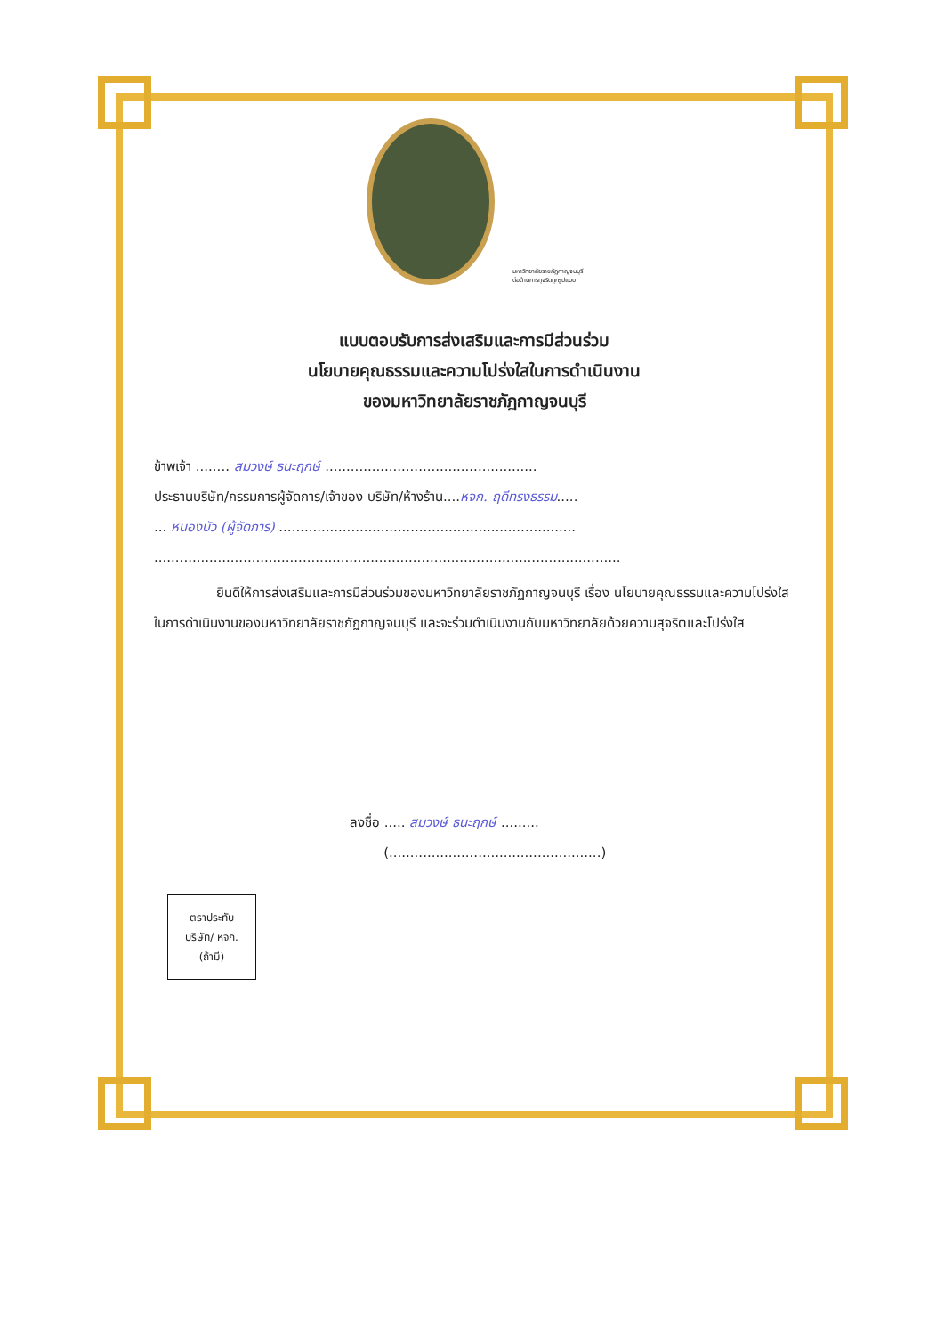มหาวิทยาลัยราชภัฏกาญจนบุรี
ต่อต้านการทุจริตทุกรูปแบบ
แบบตอบรับการส่งเสริมและการมีส่วนร่วม
นโยบายคุณธรรมและความโปร่งใสในการดำเนินงาน
ของมหาวิทยาลัยราชภัฏกาญจนบุรี
ข้าพเจ้า ........ สมวงษ์ ธนะฤกษ์ ..................................................
ประธานบริษัท/กรรมการผู้จัดการ/เจ้าของ บริษัท/ห้างร้าน....หจก. ฤดีทรงธรรม.....
... หนองบัว (ผู้จัดการ) ......................................................................
..............................................................................................................
ยินดีให้การส่งเสริมและการมีส่วนร่วมของมหาวิทยาลัยราชภัฏกาญจนบุรี เรื่อง นโยบายคุณธรรมและความโปร่งใสในการดำเนินงานของมหาวิทยาลัยราชภัฏกาญจนบุรี และจะร่วมดำเนินงานกับมหาวิทยาลัยด้วยความสุจริตและโปร่งใส
ลงชื่อ ..... สมวงษ์ ธนะฤกษ์ .........
(..................................................)
ตราประทับ
บริษัท/ หจก.
(ถ้ามี)